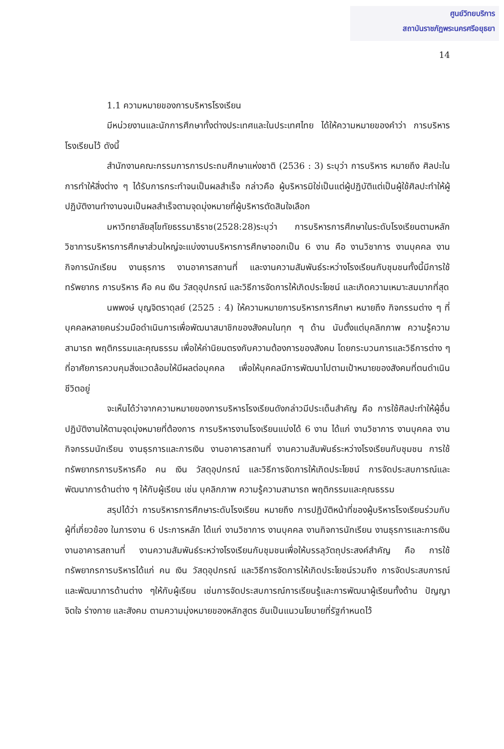ศูนย์วิทยบริการ
สถาบันราชภัฏพระนครศรีอยุธยา
14
1.1 ความหมายของการบริหารโรงเรียน
มีหน่วยงานและนักการศึกษาทั้งต่างประเทศและในประเทศไทย ได้ให้ความหมายของคำว่า การบริหารโรงเรียนไว้ ดังนี้
สำนักงานคณะกรรมการการประถมศึกษาแห่งชาติ (2536 : 3) ระบุว่า การบริหาร หมายถึง ศิลปะในการทำให้สิ่งต่าง ๆ ได้รับการกระทำจนเป็นผลสำเร็จ กล่าวคือ ผู้บริหารมิใช่เป็นแต่ผู้ปฏิบัติแต่เป็นผู้ใช้ศิลปะทำให้ผู้ปฏิบัติงานทำงานจนเป็นผลสำเร็จตามจุดมุ่งหมายที่ผู้บริหารตัดสินใจเลือก
มหาวิทยาลัยสุโขทัยธรรมาธิราช(2528:28)ระบุว่า การบริหารการศึกษาในระดับโรงเรียนตามหลักวิชาการบริหารการศึกษาส่วนใหญ่จะแบ่งงานบริหารการศึกษาออกเป็น 6 งาน คือ งานวิชาการ งานบุคคล งานกิจการนักเรียน งานธุรการ งานอาคารสถานที่ และงานความสัมพันธ์ระหว่างโรงเรียนกับชุมชนทั้งนี้มีการใช้ทรัพยากร การบริหาร คือ คน เงิน วัสดุอุปกรณ์ และวิธีการจัดการให้เกิดประโยชน์ และเกิดความเหมาะสมมากที่สุด
นพพงษ์ บุญจิตราดุลย์ (2525 : 4) ให้ความหมายการบริหารการศึกษา หมายถึง กิจกรรมต่าง ๆ ที่บุคคลหลายคนร่วมมือดำเนินการเพื่อพัฒนาสมาชิกของสังคมในทุก ๆ ด้าน นับตั้งแต่บุคลิกภาพ ความรู้ความสามารถ พฤติกรรมและคุณธรรม เพื่อให้ค่านิยมตรงกับความต้องการของสังคม โดยกระบวนการและวิธีการต่าง ๆ ที่อาศัยการควบคุมสิ่งแวดล้อมให้มีผลต่อบุคคล เพื่อให้บุคคลมีการพัฒนาไปตามเป้าหมายของสังคมที่ตนดำเนินชีวิตอยู่
จะเห็นได้ว่าจากความหมายของการบริหารโรงเรียนดังกล่าวมีประเด็นสำคัญ คือ การใช้ศิลปะทำให้ผู้อื่นปฏิบัติงานให้ตามจุดมุ่งหมายที่ต้องการ การบริหารงานโรงเรียนแบ่งได้ 6 งาน ได้แก่ งานวิชาการ งานบุคคล งานกิจกรรมนักเรียน งานธุรการและการเงิน งานอาคารสถานที่ งานความสัมพันธ์ระหว่างโรงเรียนกับชุมชน การใช้ทรัพยากรการบริหารคือ คน เงิน วัสดุอุปกรณ์ และวิธีการจัดการให้เกิดประโยชน์ การจัดประสบการณ์และพัฒนาการด้านต่าง ๆ ให้กับผู้เรียน เช่น บุคลิกภาพ ความรู้ความสามารถ พฤติกรรมและคุณธรรม
สรุปได้ว่า การบริหารการศึกษาระดับโรงเรียน หมายถึง การปฏิบัติหน้าที่ของผู้บริหารโรงเรียนร่วมกับผู้ที่เกี่ยวข้อง ในภารงาน 6 ประการหลัก ได้แก่ งานวิชาการ งานบุคคล งานกิจการนักเรียน งานธุรการและการเงิน งานอาคารสถานที่ งานความสัมพันธ์ระหว่างโรงเรียนกับชุมชนเพื่อให้บรรลุวัตถุประสงค์สำคัญ คือ การใช้ทรัพยากรการบริหารได้แก่ คน เงิน วัสดุอุปกรณ์ และวิธีการจัดการให้เกิดประโยชน์รวมถึง การจัดประสบการณ์และพัฒนาการด้านต่าง ๆให้กับผู้เรียน เช่นการจัดประสบการณ์การเรียนรู้และการพัฒนาผู้เรียนทั้งด้าน ปัญญา จิตใจ ร่างกาย และสังคม ตามความมุ่งหมายของหลักสูตร อันเป็นแนวนโยบายที่รัฐกำหนดไว้